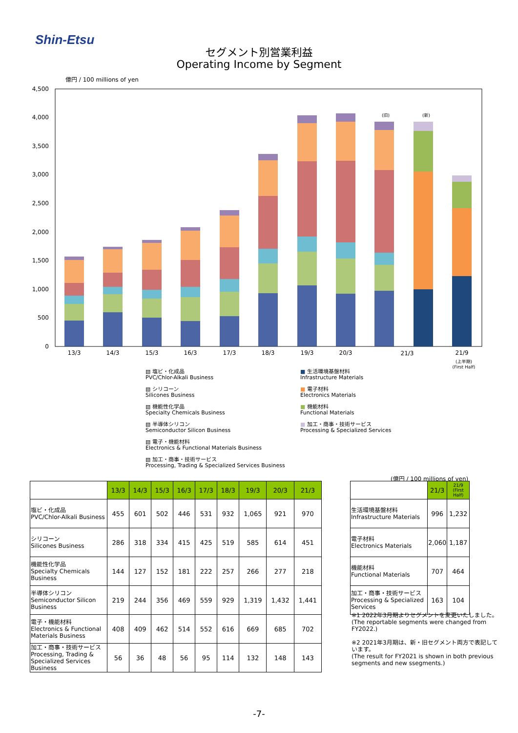Shin-Etsu
セグメント別営業利益
Operating Income by Segment
億円 / 100 millions of yen
4,500
4,000
3,500
3,000
2,500
2,000
1,500
1,000
500
0
13/3
14/3
15/3
16/3
17/3
18/3
19/3
20/3
21/3
21/9
(旧)
(新)
(上半期)
(First Half)
▧ 塩ビ・化成品
PVC/Chlor-Alkali Business
▧ シリコーン
Silicones Business
▧ 機能性化学品
Specialty Chemicals Business
▧ 半導体シリコン
Semiconductor Silicon Business
▧ 電子・機能材料
Electronics & Functional Materials Business
▧ 加工・商事・技術サービス
Processing, Trading & Specialized Services Business
■ 生活環境基盤材料
Infrastructure Materials
■ 電子材料
Electronics Materials
■ 機能材料
Functional Materials
■ 加工・商事・技術サービス
Processing & Specialized Services
| | 13/3 | 14/3 | 15/3 | 16/3 | 17/3 | 18/3 | 19/3 | 20/3 | 21/3 |
| --- | --- | --- | --- | --- | --- | --- | --- | --- | --- |
| 塩ビ・化成品 PVC/Chlor-Alkali Business | 455 | 601 | 502 | 446 | 531 | 932 | 1,065 | 921 | 970 |
| シリコーン Silicones Business | 286 | 318 | 334 | 415 | 425 | 519 | 585 | 614 | 451 |
| 機能性化学品 Specialty Chemicals Business | 144 | 127 | 152 | 181 | 222 | 257 | 266 | 277 | 218 |
| 半導体シリコン Semiconductor Silicon Business | 219 | 244 | 356 | 469 | 559 | 929 | 1,319 | 1,432 | 1,441 |
| 電子・機能材料 Electronics & Functional Materials Business | 408 | 409 | 462 | 514 | 552 | 616 | 669 | 685 | 702 |
| 加工・商事・技術サービス Processing, Trading & Specialized Services Business | 56 | 36 | 48 | 56 | 95 | 114 | 132 | 148 | 143 |
(億円 / 100 millions of yen)
| | 21/3 | 21/9 (First Half) |
| --- | --- | --- |
| 生活環境基盤材料 Infrastructure Materials | 996 | 1,232 |
| 電子材料 Electronics Materials | 2,060 | 1,187 |
| 機能材料 Functional Materials | 707 | 464 |
| 加工・商事・技術サービス Processing & Specialized Services | 163 | 104 |
※1 2022年3月期よりセグメントを変更いたしました。
(The reportable segments were changed from FY2022.)
※2 2021年3月期は、新・旧セグメント両方で表記しています。
(The result for FY2021 is shown in both previous segments and new ssegments.)
-7-